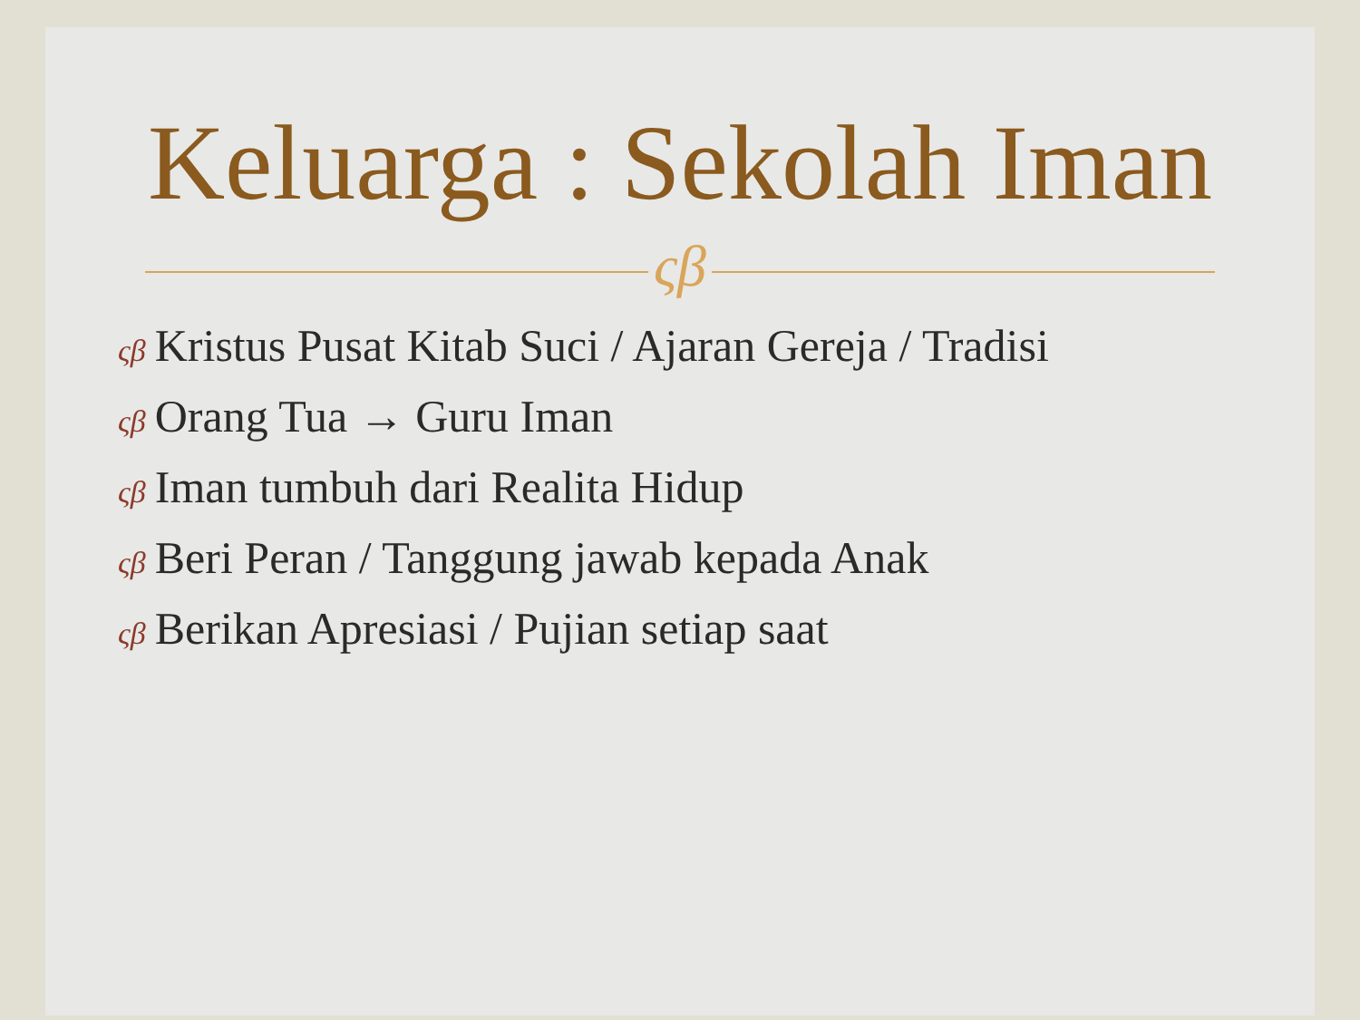Keluarga : Sekolah Iman
ςβ
ςβ Kristus Pusat Kitab Suci / Ajaran Gereja / Tradisi
ςβ Orang Tua → Guru Iman
ςβ Iman tumbuh dari Realita Hidup
ςβ Beri Peran / Tanggung jawab kepada Anak
ςβ Berikan Apresiasi / Pujian setiap saat